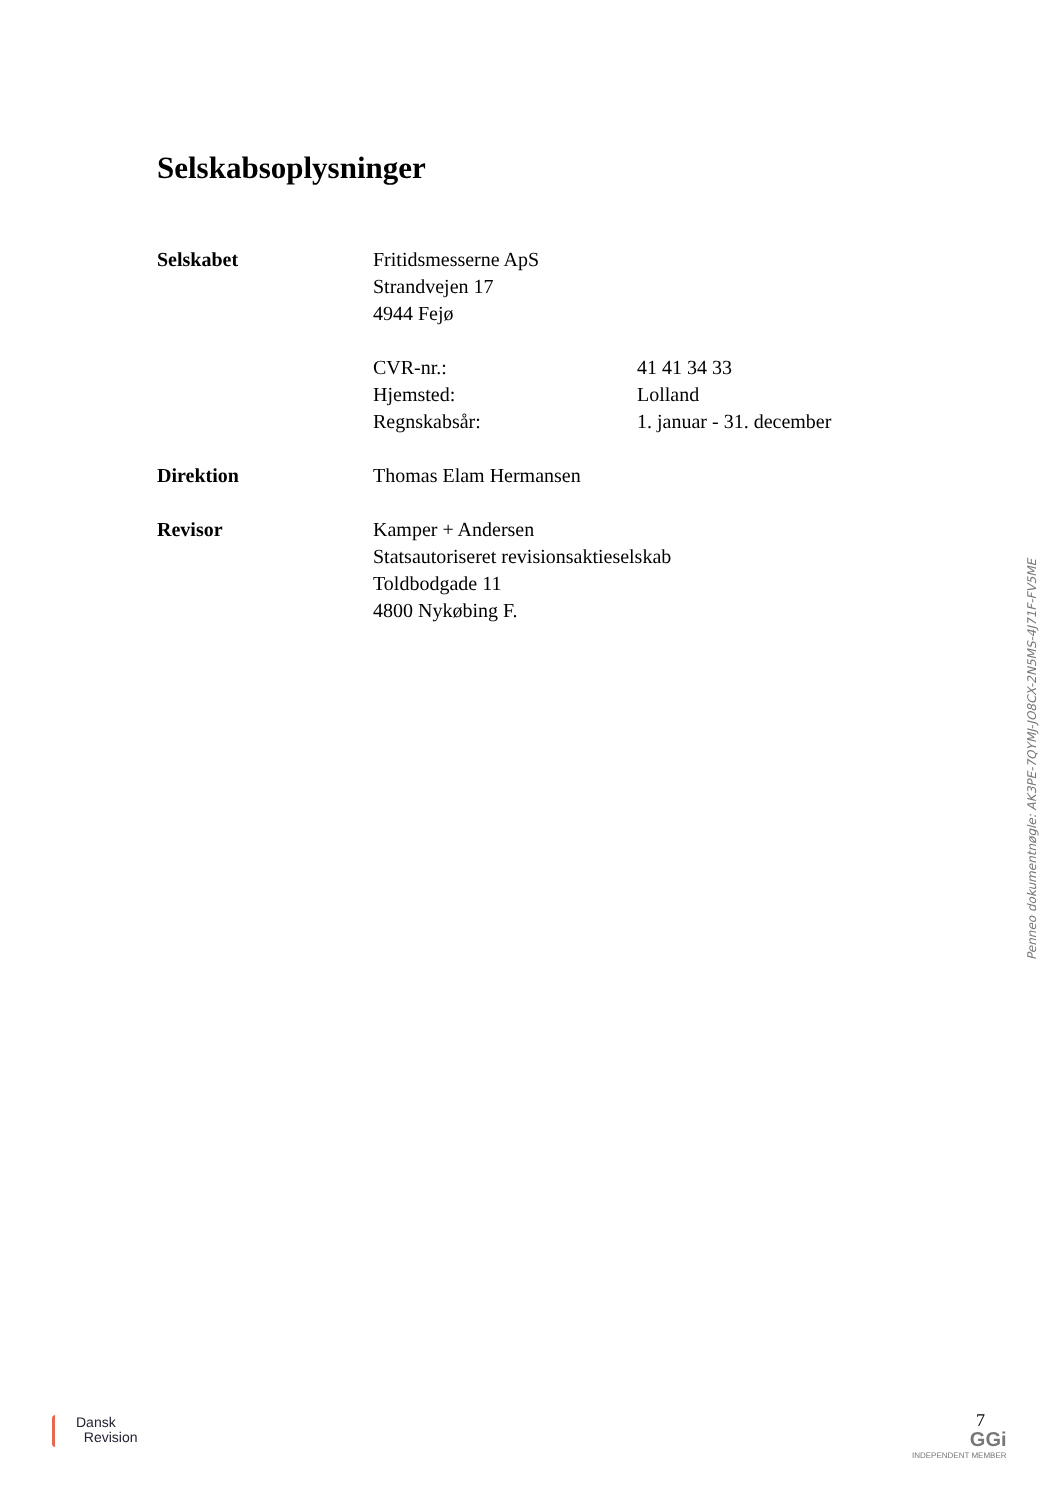Selskabsoplysninger
| Selskabet | Fritidsmesserne ApS Strandvejen 17 4944 Fejø | |
| | CVR-nr.: | 41 41 34 33 |
| | Hjemsted: | Lolland |
| | Regnskabsår: | 1. januar - 31. december |
| Direktion | Thomas Elam Hermansen | |
| Revisor | Kamper + Andersen Statsautoriseret revisionsaktieselskab Toldbodgade 11 4800 Nykøbing F. | |
Penneo dokumentnøgle: AK3PE-7QYMJ-JO8CX-2N5MS-4J71F-FV5ME
Dansk
Revision
7
GGi
INDEPENDENT MEMBER